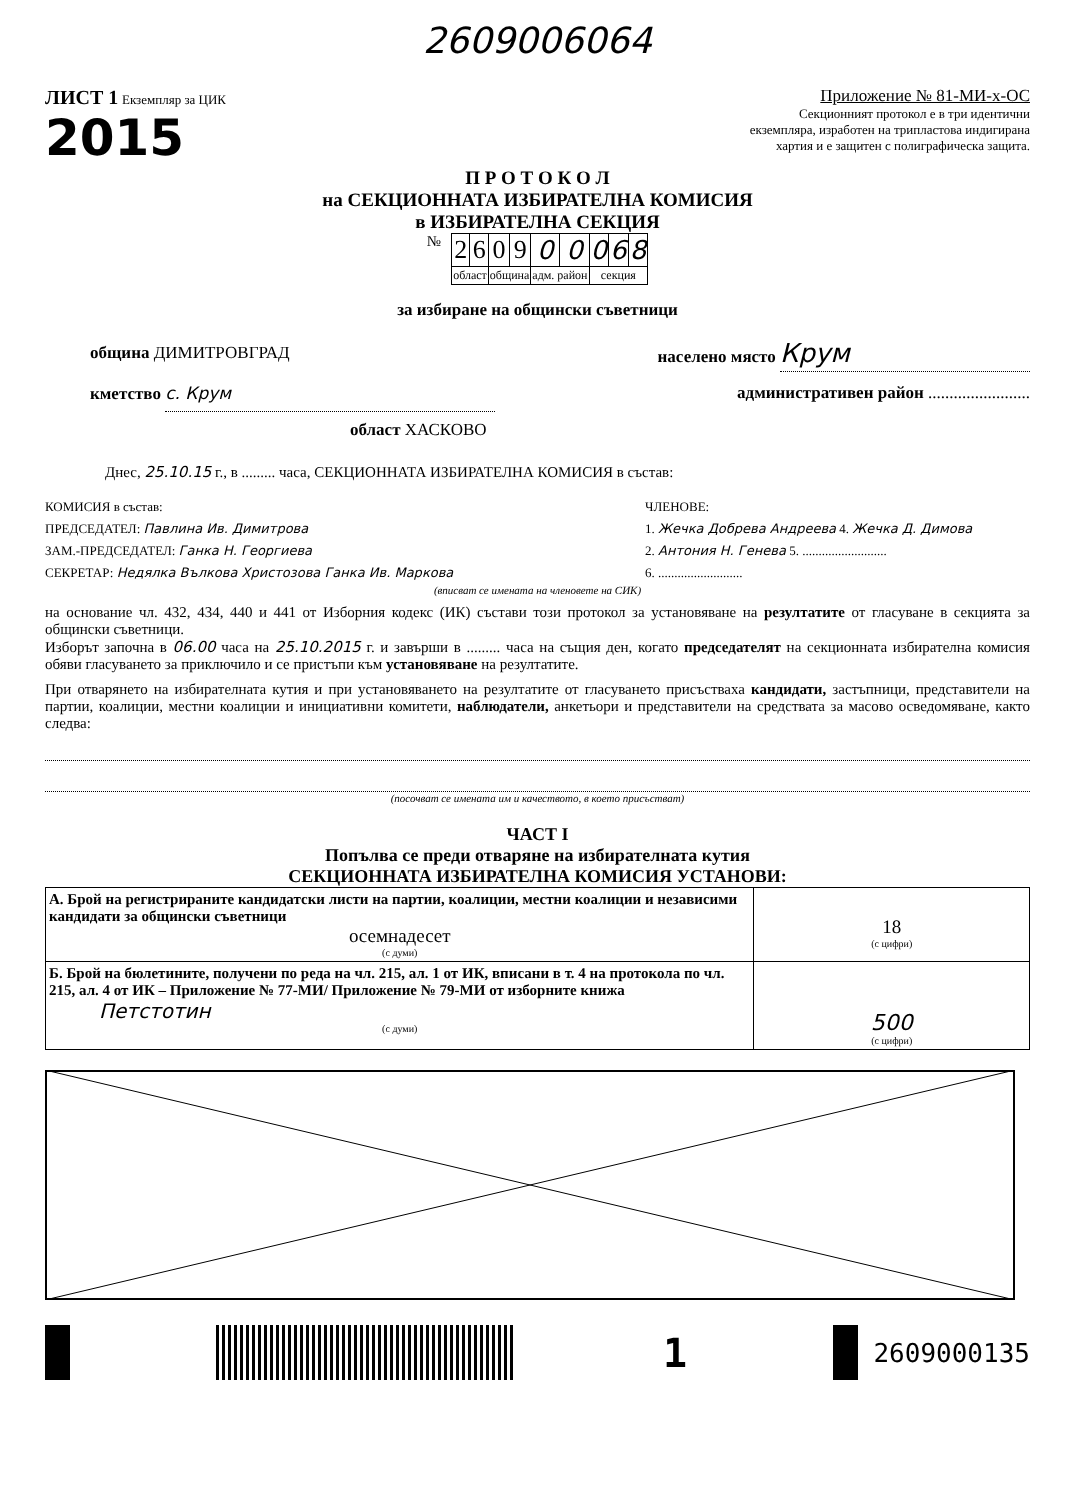2609006064
ЛИСТ 1 Екземпляр за ЦИК
2015
Приложение № 81-МИ-х-ОС
Секционният протокол е в три идентични
екземпляра, изработен на трипластова индигирана
хартия и е защитен с полиграфическа защита.
П Р О Т О К О Л
на СЕКЦИОННАТА ИЗБИРАТЕЛНА КОМИСИЯ
в ИЗБИРАТЕЛНА СЕКЦИЯ
№
| 2 | 6 | 0 | 9 | 0 | 0 | 0 | 6 | 8 |
| област | | община | | адм. район | | секция | | |
за избиране на общински съветници
община ДИМИТРОВГРАД населено място Крум
кметство с. Крум административен район ........................
област ХАСКОВО
Днес, 25.10.15 г., в ......... часа, СЕКЦИОННАТА ИЗБИРАТЕЛНА КОМИСИЯ в състав:
КОМИСИЯ в състав:
ПРЕДСЕДАТЕЛ: Павлина Ив. Димитрова
ЗАМ.-ПРЕДСЕДАТЕЛ: Ганка Н. Георгиева
СЕКРЕТАР: Недялка Вълкова Христозова Ганка Ив. Маркова
ЧЛЕНОВЕ:
1. Жечка Добрева Андреева 4. Жечка Д. Димова
2. Антония Н. Генева 5. ..........................
6. ..........................
(вписват се имената на членовете на СИК)
на основание чл. 432, 434, 440 и 441 от Изборния кодекс (ИК) състави този протокол за установяване на резултатите от гласуване в секцията за общински съветници.
Изборът започна в 06.00 часа на 25.10.2015 г. и завърши в ......... часа на същия ден, когато председателят на секционната избирателна комисия обяви гласуването за приключило и се пристъпи към установяване на резултатите.
При отварянето на избирателната кутия и при установяването на резултатите от гласуването присъстваха кандидати, застъпници, представители на партии, коалиции, местни коалиции и инициативни комитети, наблюдатели, анкетьори и представители на средствата за масово осведомяване, както следва:
(посочват се имената им и качеството, в което присъстват)
ЧАСТ I
Попълва се преди отваряне на избирателната кутия
СЕКЦИОННАТА ИЗБИРАТЕЛНА КОМИСИЯ УСТАНОВИ:
| А. Брой на регистрираните кандидатски листи на партии, коалиции, местни коалиции и независими кандидати за общински съветници осемнадесет (с думи) | 18 (с цифри) |
| Б. Брой на бюлетините, получени по реда на чл. 215, ал. 1 от ИК, вписани в т. 4 на протокола по чл. 215, ал. 4 от ИК – Приложение № 77-МИ/ Приложение № 79-МИ от изборните книжа Петстотин (с думи) | 500 (с цифри) |
1
2609000135